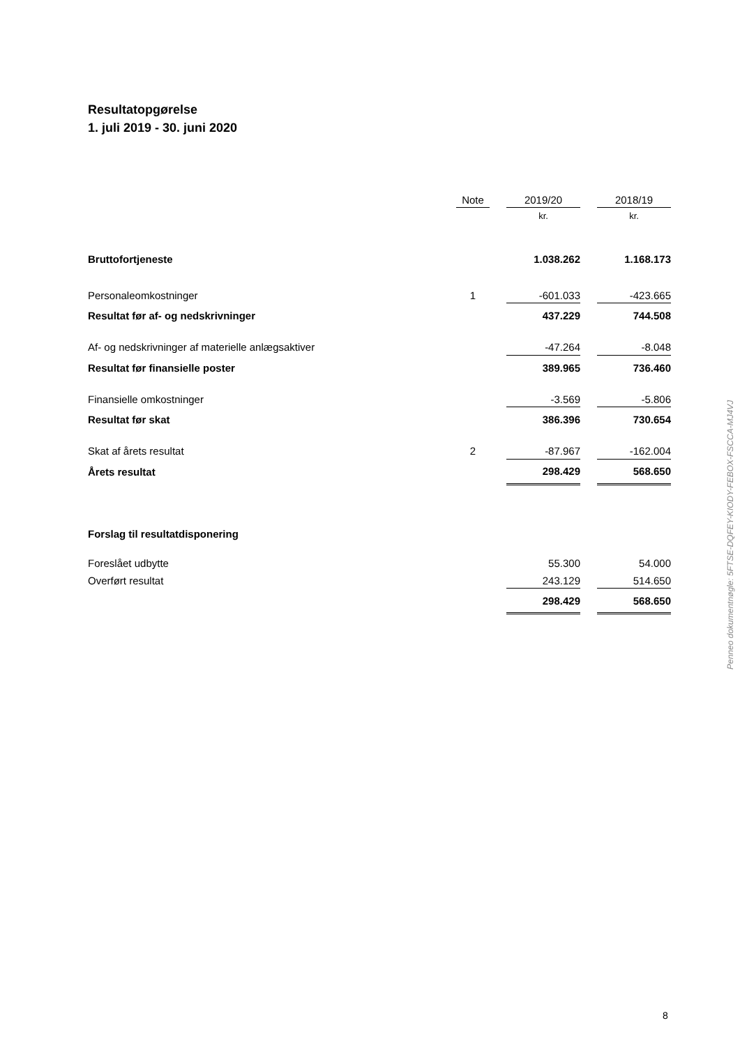Resultatopgørelse
1. juli 2019 - 30. juni 2020
| | Note | | 2019/20 | | 2018/19 |
| --- | --- | --- | --- | --- | --- |
| | | | kr. | | kr. |
| Bruttofortjeneste | | | 1.038.262 | | 1.168.173 |
| Personaleomkostninger | 1 | | -601.033 | | -423.665 |
| Resultat før af- og nedskrivninger | | | 437.229 | | 744.508 |
| Af- og nedskrivninger af materielle anlægsaktiver | | | -47.264 | | -8.048 |
| Resultat før finansielle poster | | | 389.965 | | 736.460 |
| Finansielle omkostninger | | | -3.569 | | -5.806 |
| Resultat før skat | | | 386.396 | | 730.654 |
| Skat af årets resultat | 2 | | -87.967 | | -162.004 |
| Årets resultat | | | 298.429 | | 568.650 |
| Forslag til resultatdisponering | | | | | |
| Foreslået udbytte | | | 55.300 | | 54.000 |
| Overført resultat | | | 243.129 | | 514.650 |
| | | | 298.429 | | 568.650 |
Penneo dokumentnøgle: 5FTSE-DQFEY-KIODY-FEBOX-FSCCA-MJ4VJ
8